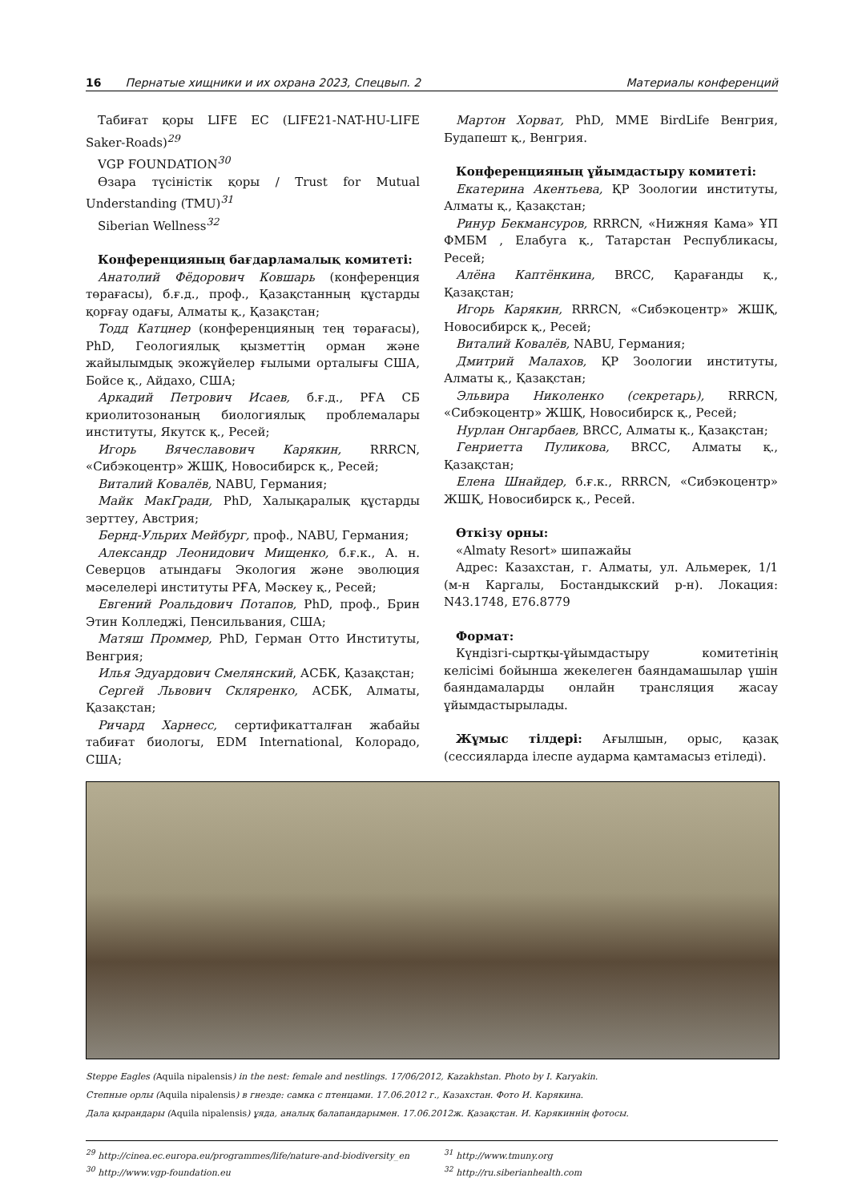16 Пернатые хищники и их охрана 2023, Спецвып. 2 Материалы конференций
Табиғат қоры LIFE EC (LIFE21-NAT-HU-LIFE Saker-Roads)<sup>29</sup>
VGP FOUNDATION<sup>30</sup>
Өзара түсіністік қоры / Trust for Mutual Understanding (TMU)<sup>31</sup>
Siberian Wellness<sup>32</sup>
Конференцияның бағдарламалық комитеті:
Анатолий Фёдорович Ковшарь (конференция төрағасы), б.ғ.д., проф., Қазақстанның құстарды қорғау одағы, Алматы қ., Қазақстан;
Тодд Катцнер (конференцияның тең төрағасы), PhD, Геологиялық қызметтің орман және жайылымдық экожүйелер ғылыми орталығы США, Бойсе қ., Айдахо, США;
Аркадий Петрович Исаев, б.ғ.д., РҒА СБ криолитозонаның биологиялық проблемалары институты, Якутск қ., Ресей;
Игорь Вячеславович Карякин, RRRCN, «Сибэкоцентр» ЖШҚ, Новосибирск қ., Ресей;
Виталий Ковалёв, NABU, Германия;
Майк МакГради, PhD, Халықаралық құстарды зерттеу, Австрия;
Бернд-Ульрих Мейбург, проф., NABU, Германия;
Александр Леонидович Мищенко, б.ғ.к., А. н. Северцов атындағы Экология және эволюция мәселелері институты РҒА, Мәскеу қ., Ресей;
Евгений Роальдович Потапов, PhD, проф., Брин Этин Колледжі, Пенсильвания, США;
Матяш Проммер, PhD, Герман Отто Институты, Венгрия;
Илья Эдуардович Смелянский, АСБК, Қазақстан;
Сергей Львович Скляренко, АСБК, Алматы, Қазақстан;
Ричард Харнесс, сертификатталған жабайы табиғат биологы, EDM International, Колорадо, США;
Мартон Хорват, PhD, MME BirdLife Венгрия, Будапешт қ., Венгрия.
Конференцияның ұйымдастыру комитеті:
Екатерина Акентьева, ҚР Зоологии институты, Алматы қ., Қазақстан;
Ринур Бекмансуров, RRRCN, «Нижняя Кама» ҰП ФМБМ , Елабуга қ., Татарстан Республикасы, Ресей;
Алёна Каптёнкина, BRCC, Қарағанды қ., Қазақстан;
Игорь Карякин, RRRCN, «Сибэкоцентр» ЖШҚ, Новосибирск қ., Ресей;
Виталий Ковалёв, NABU, Германия;
Дмитрий Малахов, ҚР Зоологии институты, Алматы қ., Қазақстан;
Эльвира Николенко (секретарь), RRRCN, «Сибэкоцентр» ЖШҚ, Новосибирск қ., Ресей;
Нурлан Онгарбаев, BRCC, Алматы қ., Қазақстан;
Генриетта Пуликова, BRCC, Алматы қ., Қазақстан;
Елена Шнайдер, б.ғ.к., RRRCN, «Сибэкоцентр» ЖШҚ, Новосибирск қ., Ресей.
Өткізу орны:
«Almaty Resort» шипажайы
Адрес: Казахстан, г. Алматы, ул. Альмерек, 1/1 (м-н Каргалы, Бостандыкский р-н). Локация: N43.1748, E76.8779
Формат:
Күндізгі-сыртқы-ұйымдастыру комитетінің келісімі бойынша жекелеген баяндамашылар үшін баяндамаларды онлайн трансляция жасау ұйымдастырылады.
Жұмыс тілдері: Ағылшын, орыс, қазақ (сессияларда ілеспе аударма қамтамасыз етіледі).
Steppe Eagles (Aquila nipalensis) in the nest: female and nestlings. 17/06/2012, Kazakhstan. Photo by I. Karyakin.
Степные орлы (Aquila nipalensis) в гнезде: самка с птенцами. 17.06.2012 г., Казахстан. Фото И. Карякина.
Дала қырандары (Aquila nipalensis) ұяда, аналық балапандарымен. 17.06.2012ж. Қазақстан. И. Карякиннің фотосы.
<sup>29</sup> http://cinea.ec.europa.eu/programmes/life/nature-and-biodiversity_en
<sup>30</sup> http://www.vgp-foundation.eu
<sup>31</sup> http://www.tmuny.org
<sup>32</sup> http://ru.siberianhealth.com